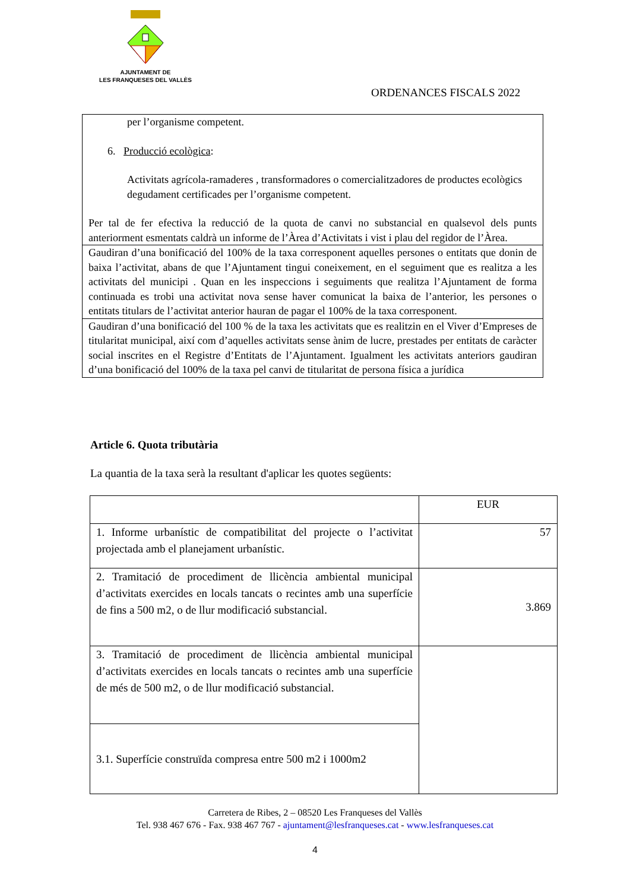AJUNTAMENT DE
LES FRANQUESES DEL VALLÈS
ORDENANCES FISCALS 2022
| per l’organisme competent. 6. Producció ecològica : Activitats agrícola-ramaderes , transformadores o comercialitzadores de productes ecològics degudament certificades per l’organisme competent. Per tal de fer efectiva la reducció de la quota de canvi no substancial en qualsevol dels punts anteriorment esmentats caldrà un informe de l’Àrea d’Activitats i vist i plau del regidor de l’Àrea. |
| Gaudiran d’una bonificació del 100% de la taxa corresponent aquelles persones o entitats que donin de baixa l’activitat, abans de que l’Ajuntament tingui coneixement, en el seguiment que es realitza a les activitats del municipi . Quan en les inspeccions i seguiments que realitza l’Ajuntament de forma continuada es trobi una activitat nova sense haver comunicat la baixa de l’anterior, les persones o entitats titulars de l’activitat anterior hauran de pagar el 100% de la taxa corresponent. |
| Gaudiran d’una bonificació del 100 % de la taxa les activitats que es realitzin en el Viver d’Empreses de titularitat municipal, així com d’aquelles activitats sense ànim de lucre, prestades per entitats de caràcter social inscrites en el Registre d’Entitats de l’Ajuntament. Igualment les activitats anteriors gaudiran d’una bonificació del 100% de la taxa pel canvi de titularitat de persona física a jurídica |
Article 6. Quota tributària
La quantia de la taxa serà la resultant d'aplicar les quotes següents:
| | EUR |
| 1. Informe urbanístic de compatibilitat del projecte o l’activitat projectada amb el planejament urbanístic. | 57 |
| 2. Tramitació de procediment de llicència ambiental municipal d’activitats exercides en locals tancats o recintes amb una superfície de fins a 500 m2, o de llur modificació substancial. | 3.869 |
| 3. Tramitació de procediment de llicència ambiental municipal d’activitats exercides en locals tancats o recintes amb una superfície de més de 500 m2, o de llur modificació substancial. | |
| 3.1. Superfície construïda compresa entre 500 m2 i 1000m2 | |
Carretera de Ribes, 2 – 08520 Les Franqueses del Vallès
Tel. 938 467 676 - Fax. 938 467 767 - ajuntament@lesfranqueses.cat - www.lesfranqueses.cat
4